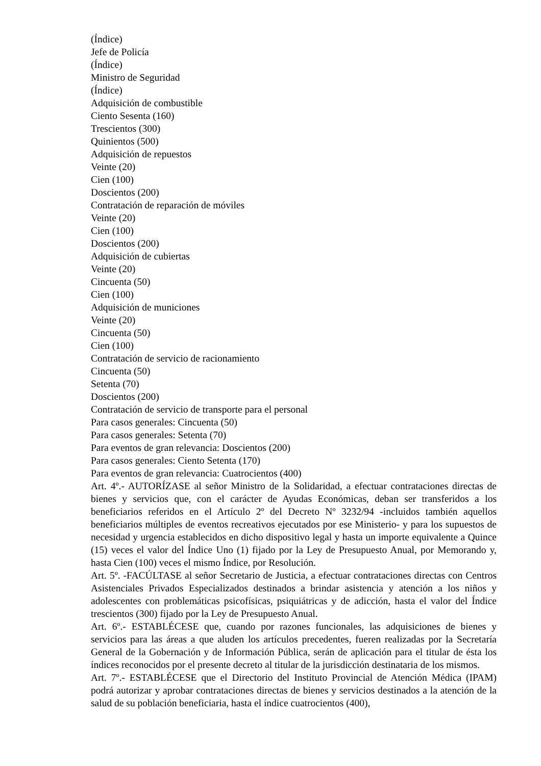(Índice)
Jefe de Policía
(Índice)
Ministro de Seguridad
(Índice)
Adquisición de combustible
Ciento Sesenta (160)
Trescientos (300)
Quinientos (500)
Adquisición de repuestos
Veinte (20)
Cien (100)
Doscientos (200)
Contratación de reparación de móviles
Veinte (20)
Cien (100)
Doscientos (200)
Adquisición de cubiertas
Veinte (20)
Cincuenta (50)
Cien (100)
Adquisición de municiones
Veinte (20)
Cincuenta (50)
Cien (100)
Contratación de servicio de racionamiento
Cincuenta (50)
Setenta (70)
Doscientos (200)
Contratación de servicio de transporte para el personal
Para casos generales: Cincuenta (50)
Para casos generales: Setenta (70)
Para eventos de gran relevancia: Doscientos (200)
Para casos generales: Ciento Setenta (170)
Para eventos de gran relevancia: Cuatrocientos (400)
Art. 4º.- AUTORÍZASE al señor Ministro de la Solidaridad, a efectuar contrataciones directas de bienes y servicios que, con el carácter de Ayudas Económicas, deban ser transferidos a los beneficiarios referidos en el Artículo 2º del Decreto Nº 3232/94 -incluidos también aquellos beneficiarios múltiples de eventos recreativos ejecutados por ese Ministerio- y para los supuestos de necesidad y urgencia establecidos en dicho dispositivo legal y hasta un importe equivalente a Quince (15) veces el valor del Índice Uno (1) fijado por la Ley de Presupuesto Anual, por Memorando y, hasta Cien (100) veces el mismo Índice, por Resolución.
Art. 5º. -FACÚLTASE al señor Secretario de Justicia, a efectuar contrataciones directas con Centros Asistenciales Privados Especializados destinados a brindar asistencia y atención a los niños y adolescentes con problemáticas psicofísicas, psiquiátricas y de adicción, hasta el valor del Índice trescientos (300) fijado por la Ley de Presupuesto Anual.
Art. 6º.- ESTABLÉCESE que, cuando por razones funcionales, las adquisiciones de bienes y servicios para las áreas a que aluden los artículos precedentes, fueren realizadas por la Secretaría General de la Gobernación y de Información Pública, serán de aplicación para el titular de ésta los índices reconocidos por el presente decreto al titular de la jurisdicción destinataria de los mismos.
Art. 7º.- ESTABLÉCESE que el Directorio del Instituto Provincial de Atención Médica (IPAM) podrá autorizar y aprobar contrataciones directas de bienes y servicios destinados a la atención de la salud de su población beneficiaria, hasta el índice cuatrocientos (400),